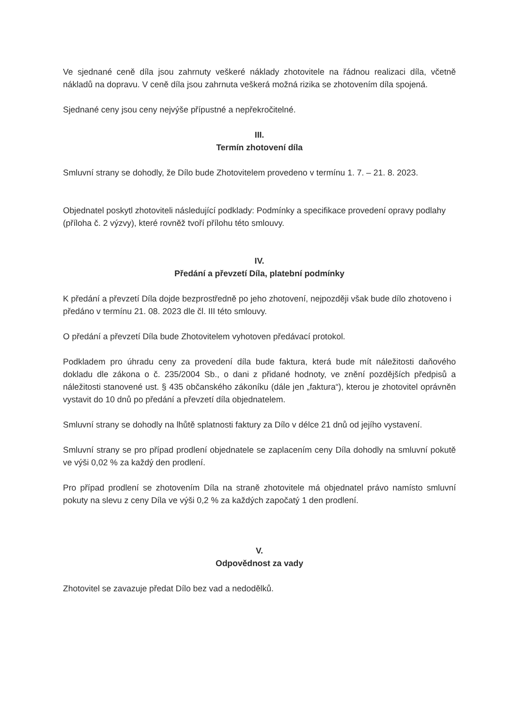Ve sjednané ceně díla jsou zahrnuty veškeré náklady zhotovitele na řádnou realizaci díla, včetně nákladů na dopravu. V ceně díla jsou zahrnuta veškerá možná rizika se zhotovením díla spojená.
Sjednané ceny jsou ceny nejvýše přípustné a nepřekročitelné.
III.
Termín zhotovení díla
Smluvní strany se dohodly, že Dílo bude Zhotovitelem provedeno v termínu 1. 7. – 21. 8. 2023.
Objednatel poskytl zhotoviteli následující podklady: Podmínky a specifikace provedení opravy podlahy (příloha č. 2 výzvy), které rovněž tvoří přílohu této smlouvy.
IV.
Předání a převzetí Díla, platební podmínky
K předání a převzetí Díla dojde bezprostředně po jeho zhotovení, nejpozději však bude dílo zhotoveno i předáno v termínu 21. 08. 2023 dle čl. III této smlouvy.
O předání a převzetí Díla bude Zhotovitelem vyhotoven předávací protokol.
Podkladem pro úhradu ceny za provedení díla bude faktura, která bude mít náležitosti daňového dokladu dle zákona o č. 235/2004 Sb., o dani z přidané hodnoty, ve znění pozdějších předpisů a náležitosti stanovené ust. § 435 občanského zákoníku (dále jen „faktura“), kterou je zhotovitel oprávněn vystavit do 10 dnů po předání a převzetí díla objednatelem.
Smluvní strany se dohodly na lhůtě splatnosti faktury za Dílo v délce 21 dnů od jejího vystavení.
Smluvní strany se pro případ prodlení objednatele se zaplacením ceny Díla dohodly na smluvní pokutě ve výši 0,02 % za každý den prodlení.
Pro případ prodlení se zhotovením Díla na straně zhotovitele má objednatel právo namísto smluvní pokuty na slevu z ceny Díla ve výši 0,2 % za každých započatý 1 den prodlení.
V.
Odpovědnost za vady
Zhotovitel se zavazuje předat Dílo bez vad a nedodělků.